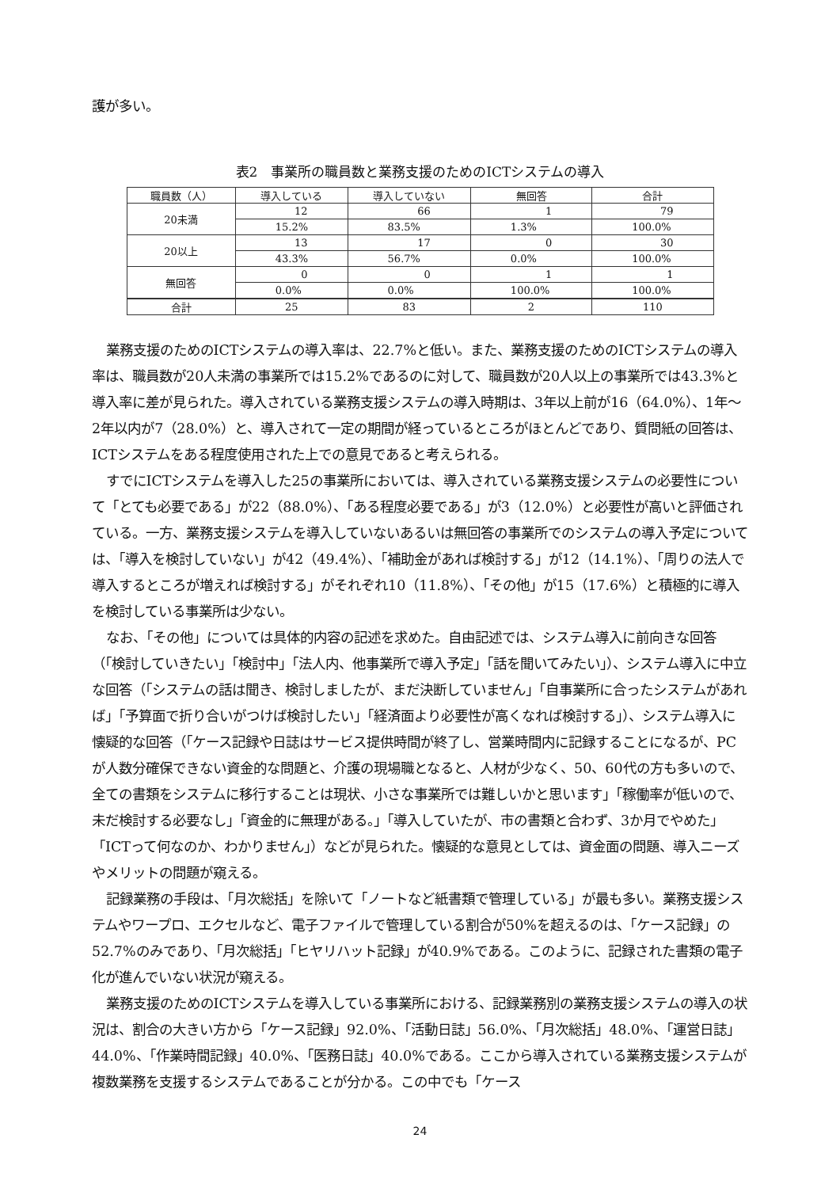護が多い。
表2　事業所の職員数と業務支援のためのICTシステムの導入
| 職員数（人） | 導入している | 導入していない | 無回答 | 合計 |
| --- | --- | --- | --- | --- |
| 20未満 | 12 | 66 | 1 | 79 |
| | 15.2% | 83.5% | 1.3% | 100.0% |
| 20以上 | 13 | 17 | 0 | 30 |
| | 43.3% | 56.7% | 0.0% | 100.0% |
| 無回答 | 0 | 0 | 1 | 1 |
| | 0.0% | 0.0% | 100.0% | 100.0% |
| 合計 | 25 | 83 | 2 | 110 |
業務支援のためのICTシステムの導入率は、22.7%と低い。また、業務支援のためのICTシステムの導入率は、職員数が20人未満の事業所では15.2%であるのに対して、職員数が20人以上の事業所では43.3%と導入率に差が見られた。導入されている業務支援システムの導入時期は、3年以上前が16（64.0%）、1年～2年以内が7（28.0%）と、導入されて一定の期間が経っているところがほとんどであり、質問紙の回答は、ICTシステムをある程度使用された上での意見であると考えられる。
すでにICTシステムを導入した25の事業所においては、導入されている業務支援システムの必要性について「とても必要である」が22（88.0%）、「ある程度必要である」が3（12.0%）と必要性が高いと評価されている。一方、業務支援システムを導入していないあるいは無回答の事業所でのシステムの導入予定については、「導入を検討していない」が42（49.4%）、「補助金があれば検討する」が12（14.1%）、「周りの法人で導入するところが増えれば検討する」がそれぞれ10（11.8%）、「その他」が15（17.6%）と積極的に導入を検討している事業所は少ない。
なお、「その他」については具体的内容の記述を求めた。自由記述では、システム導入に前向きな回答（「検討していきたい」「検討中」「法人内、他事業所で導入予定」「話を聞いてみたい」）、システム導入に中立な回答（「システムの話は聞き、検討しましたが、まだ決断していません」「自事業所に合ったシステムがあれば」「予算面で折り合いがつけば検討したい」「経済面より必要性が高くなれば検討する」）、システム導入に懐疑的な回答（「ケース記録や日誌はサービス提供時間が終了し、営業時間内に記録することになるが、PCが人数分確保できない資金的な問題と、介護の現場職となると、人材が少なく、50、60代の方も多いので、全ての書類をシステムに移行することは現状、小さな事業所では難しいかと思います」「稼働率が低いので、未だ検討する必要なし」「資金的に無理がある。」「導入していたが、市の書類と合わず、3か月でやめた」「ICTって何なのか、わかりません」）などが見られた。懐疑的な意見としては、資金面の問題、導入ニーズやメリットの問題が窺える。
記録業務の手段は、「月次総括」を除いて「ノートなど紙書類で管理している」が最も多い。業務支援システムやワープロ、エクセルなど、電子ファイルで管理している割合が50%を超えるのは、「ケース記録」の52.7%のみであり、「月次総括」「ヒヤリハット記録」が40.9%である。このように、記録された書類の電子化が進んでいない状況が窺える。
業務支援のためのICTシステムを導入している事業所における、記録業務別の業務支援システムの導入の状況は、割合の大きい方から「ケース記録」92.0%、「活動日誌」56.0%、「月次総括」48.0%、「運営日誌」44.0%、「作業時間記録」40.0%、「医務日誌」40.0%である。ここから導入されている業務支援システムが複数業務を支援するシステムであることが分かる。この中でも「ケース
24